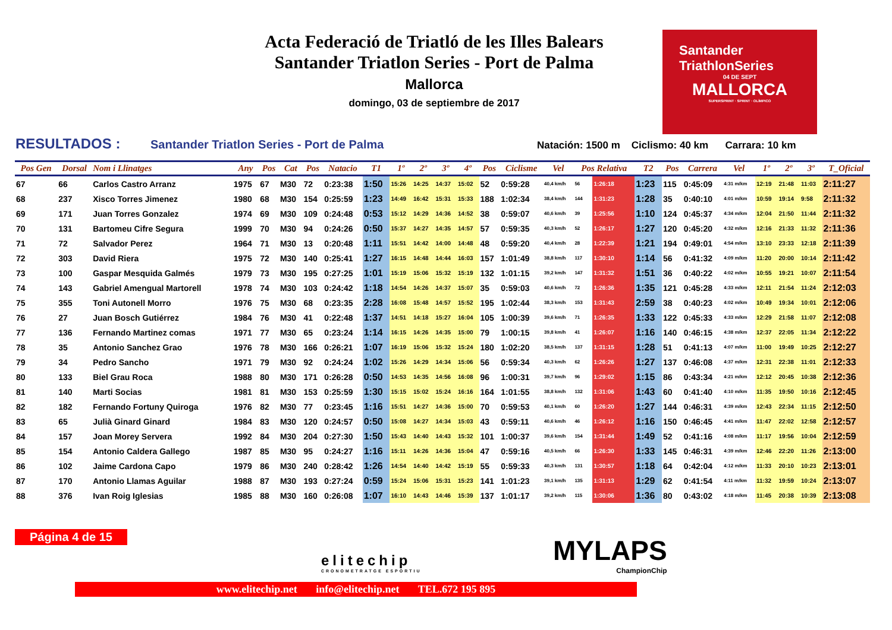Acta Federació de Triatló de les Illes Balears
Santander Triatlon Series - Port de Palma
Mallorca
domingo, 03 de septiembre de 2017
Santander
TriathlonSeries
04 DE SEPT
MALLORCA
SUPERSPRINT · SPRINT · OLÍMPICO
RESULTADOS : Santander Triatlon Series - Port de Palma Natación: 1500 m Ciclismo: 40 km Carrara: 10 km
| Pos Gen | Dorsal | Nom i Llinatges | Any | Pos | Cat | Pos | Natacio | T1 | 1º | 2º | 3º | 4º | Pos | Ciclisme | Vel | Pos Relativa | | T2 | Pos | Carrera | Vel | 1º | 2º | 3º | T_Oficial |
| --- | --- | --- | --- | --- | --- | --- | --- | --- | --- | --- | --- | --- | --- | --- | --- | --- | --- | --- | --- | --- | --- | --- | --- | --- | --- |
| 67 | 66 | Carlos Castro Arranz | 1975 | 67 | M30 | 72 | 0:23:38 | 1:50 | 15:26 | 14:25 | 14:37 | 15:02 | 52 | 0:59:28 | 40,4 km/h | 56 | 1:26:18 | 1:23 | 115 | 0:45:09 | 4:31 m/km | 12:19 | 21:48 | 11:03 | 2:11:27 |
| 68 | 237 | Xisco Torres Jimenez | 1980 | 68 | M30 | 154 | 0:25:59 | 1:23 | 14:49 | 16:42 | 15:31 | 15:33 | 188 | 1:02:34 | 38,4 km/h | 144 | 1:31:23 | 1:28 | 35 | 0:40:10 | 4:01 m/km | 10:59 | 19:14 | 9:58 | 2:11:32 |
| 69 | 171 | Juan Torres Gonzalez | 1974 | 69 | M30 | 109 | 0:24:48 | 0:53 | 15:12 | 14:29 | 14:36 | 14:52 | 38 | 0:59:07 | 40,6 km/h | 39 | 1:25:56 | 1:10 | 124 | 0:45:37 | 4:34 m/km | 12:04 | 21:50 | 11:44 | 2:11:32 |
| 70 | 131 | Bartomeu Cifre Segura | 1999 | 70 | M30 | 94 | 0:24:26 | 0:50 | 15:37 | 14:27 | 14:35 | 14:57 | 57 | 0:59:35 | 40,3 km/h | 52 | 1:26:17 | 1:27 | 120 | 0:45:20 | 4:32 m/km | 12:16 | 21:33 | 11:32 | 2:11:36 |
| 71 | 72 | Salvador Perez | 1964 | 71 | M30 | 13 | 0:20:48 | 1:11 | 15:51 | 14:42 | 14:00 | 14:48 | 48 | 0:59:20 | 40,4 km/h | 28 | 1:22:39 | 1:21 | 194 | 0:49:01 | 4:54 m/km | 13:10 | 23:33 | 12:18 | 2:11:39 |
| 72 | 303 | David Riera | 1975 | 72 | M30 | 140 | 0:25:41 | 1:27 | 16:15 | 14:48 | 14:44 | 16:03 | 157 | 1:01:49 | 38,8 km/h | 117 | 1:30:10 | 1:14 | 56 | 0:41:32 | 4:09 m/km | 11:20 | 20:00 | 10:14 | 2:11:42 |
| 73 | 100 | Gaspar Mesquida Galmés | 1979 | 73 | M30 | 195 | 0:27:25 | 1:01 | 15:19 | 15:06 | 15:32 | 15:19 | 132 | 1:01:15 | 39,2 km/h | 147 | 1:31:32 | 1:51 | 36 | 0:40:22 | 4:02 m/km | 10:55 | 19:21 | 10:07 | 2:11:54 |
| 74 | 143 | Gabriel Amengual Martorell | 1978 | 74 | M30 | 103 | 0:24:42 | 1:18 | 14:54 | 14:26 | 14:37 | 15:07 | 35 | 0:59:03 | 40,6 km/h | 72 | 1:26:36 | 1:35 | 121 | 0:45:28 | 4:33 m/km | 12:11 | 21:54 | 11:24 | 2:12:03 |
| 75 | 355 | Toni Autonell Morro | 1976 | 75 | M30 | 68 | 0:23:35 | 2:28 | 16:08 | 15:48 | 14:57 | 15:52 | 195 | 1:02:44 | 38,3 km/h | 153 | 1:31:43 | 2:59 | 38 | 0:40:23 | 4:02 m/km | 10:49 | 19:34 | 10:01 | 2:12:06 |
| 76 | 27 | Juan Bosch Gutiérrez | 1984 | 76 | M30 | 41 | 0:22:48 | 1:37 | 14:51 | 14:18 | 15:27 | 16:04 | 105 | 1:00:39 | 39,6 km/h | 71 | 1:26:35 | 1:33 | 122 | 0:45:33 | 4:33 m/km | 12:29 | 21:58 | 11:07 | 2:12:08 |
| 77 | 136 | Fernando Martinez comas | 1971 | 77 | M30 | 65 | 0:23:24 | 1:14 | 16:15 | 14:26 | 14:35 | 15:00 | 79 | 1:00:15 | 39,8 km/h | 41 | 1:26:07 | 1:16 | 140 | 0:46:15 | 4:38 m/km | 12:37 | 22:05 | 11:34 | 2:12:22 |
| 78 | 35 | Antonio Sanchez Grao | 1976 | 78 | M30 | 166 | 0:26:21 | 1:07 | 16:19 | 15:06 | 15:32 | 15:24 | 180 | 1:02:20 | 38,5 km/h | 137 | 1:31:15 | 1:28 | 51 | 0:41:13 | 4:07 m/km | 11:00 | 19:49 | 10:25 | 2:12:27 |
| 79 | 34 | Pedro Sancho | 1971 | 79 | M30 | 92 | 0:24:24 | 1:02 | 15:26 | 14:29 | 14:34 | 15:06 | 56 | 0:59:34 | 40,3 km/h | 62 | 1:26:26 | 1:27 | 137 | 0:46:08 | 4:37 m/km | 12:31 | 22:38 | 11:01 | 2:12:33 |
| 80 | 133 | Biel Grau Roca | 1988 | 80 | M30 | 171 | 0:26:28 | 0:50 | 14:53 | 14:35 | 14:56 | 16:08 | 96 | 1:00:31 | 39,7 km/h | 96 | 1:29:02 | 1:15 | 86 | 0:43:34 | 4:21 m/km | 12:12 | 20:45 | 10:38 | 2:12:36 |
| 81 | 140 | Marti Socias | 1981 | 81 | M30 | 153 | 0:25:59 | 1:30 | 15:15 | 15:02 | 15:24 | 16:16 | 164 | 1:01:55 | 38,8 km/h | 132 | 1:31:06 | 1:43 | 60 | 0:41:40 | 4:10 m/km | 11:35 | 19:50 | 10:16 | 2:12:45 |
| 82 | 182 | Fernando Fortuny Quiroga | 1976 | 82 | M30 | 77 | 0:23:45 | 1:16 | 15:51 | 14:27 | 14:36 | 15:00 | 70 | 0:59:53 | 40,1 km/h | 60 | 1:26:20 | 1:27 | 144 | 0:46:31 | 4:39 m/km | 12:43 | 22:34 | 11:15 | 2:12:50 |
| 83 | 65 | Julià Ginard Ginard | 1984 | 83 | M30 | 120 | 0:24:57 | 0:50 | 15:08 | 14:27 | 14:34 | 15:03 | 43 | 0:59:11 | 40,6 km/h | 46 | 1:26:12 | 1:16 | 150 | 0:46:45 | 4:41 m/km | 11:47 | 22:02 | 12:58 | 2:12:57 |
| 84 | 157 | Joan Morey Servera | 1992 | 84 | M30 | 204 | 0:27:30 | 1:50 | 15:43 | 14:40 | 14:43 | 15:32 | 101 | 1:00:37 | 39,6 km/h | 154 | 1:31:44 | 1:49 | 52 | 0:41:16 | 4:08 m/km | 11:17 | 19:56 | 10:04 | 2:12:59 |
| 85 | 154 | Antonio Caldera Gallego | 1987 | 85 | M30 | 95 | 0:24:27 | 1:16 | 15:11 | 14:26 | 14:36 | 15:04 | 47 | 0:59:16 | 40,5 km/h | 66 | 1:26:30 | 1:33 | 145 | 0:46:31 | 4:39 m/km | 12:46 | 22:20 | 11:26 | 2:13:00 |
| 86 | 102 | Jaime Cardona Capo | 1979 | 86 | M30 | 240 | 0:28:42 | 1:26 | 14:54 | 14:40 | 14:42 | 15:19 | 55 | 0:59:33 | 40,3 km/h | 131 | 1:30:57 | 1:18 | 64 | 0:42:04 | 4:12 m/km | 11:33 | 20:10 | 10:23 | 2:13:01 |
| 87 | 170 | Antonio Llamas Aguilar | 1988 | 87 | M30 | 193 | 0:27:24 | 0:59 | 15:24 | 15:06 | 15:31 | 15:23 | 141 | 1:01:23 | 39,1 km/h | 135 | 1:31:13 | 1:29 | 62 | 0:41:54 | 4:11 m/km | 11:32 | 19:59 | 10:24 | 2:13:07 |
| 88 | 376 | Ivan Roig Iglesias | 1985 | 88 | M30 | 160 | 0:26:08 | 1:07 | 16:10 | 14:43 | 14:46 | 15:39 | 137 | 1:01:17 | 39,2 km/h | 115 | 1:30:06 | 1:36 | 80 | 0:43:02 | 4:18 m/km | 11:45 | 20:38 | 10:39 | 2:13:08 |
Página 4 de 15
elitechip
CRONOMETRATGE ESPORTIU
MYLAPS
ChampionChip
www.elitechip.net info@elitechip.net TEL.672 195 895